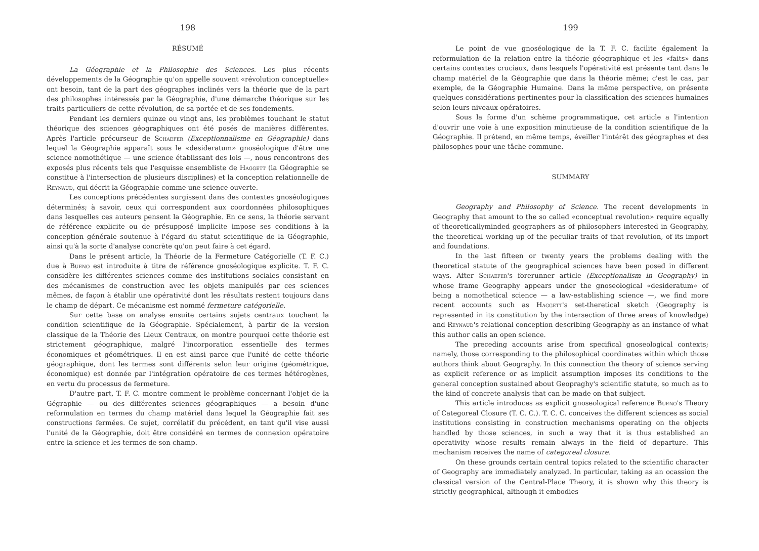198
RÉSUMÉ
La Géographie et la Philosophie des Sciences. Les plus récents développements de la Géographie qu'on appelle souvent «révolution conceptuelle» ont besoin, tant de la part des géographes inclinés vers la théorie que de la part des philosophes intéressés par la Géographie, d'une démarche théorique sur les traits particuliers de cette révolution, de sa portée et de ses fondements.
Pendant les derniers quinze ou vingt ans, les problèmes touchant le statut théorique des sciences géographiques ont été posés de manières différentes. Après l'article précurseur de Schaefer (Exceptionnalisme en Géographie) dans lequel la Géographie apparaît sous le «desideratum» gnoséologique d'être une science nomothétique — une science établissant des lois —, nous rencontrons des exposés plus récents tels que l'esquisse ensembliste de Haggett (la Géographie se constitue à l'intersection de plusieurs disciplines) et la conception relationnelle de Reynaud, qui décrit la Géographie comme une science ouverte.
Les conceptions précédentes surgissent dans des contextes gnoséologiques déterminés; à savoir, ceux qui correspondent aux coordonnées philosophiques dans lesquelles ces auteurs pensent la Géographie. En ce sens, la théorie servant de référence explicite ou de présupposé implicite impose ses conditions à la conception générale soutenue à l'égard du statut scientifique de la Géographie, ainsi qu'à la sorte d'analyse concrète qu'on peut faire à cet égard.
Dans le présent article, la Théorie de la Fermeture Catégorielle (T. F. C.) due à Bueno est introduite à titre de référence gnoséologique explicite. T. F. C. considère les différentes sciences comme des institutions sociales consistant en des mécanismes de construction avec les objets manipulés par ces sciences mêmes, de façon à établir une opérativité dont les résultats restent toujours dans le champ de départ. Ce mécanisme est nommé fermeture catégorielle.
Sur cette base on analyse ensuite certains sujets centraux touchant la condition scientifique de la Géographie. Spécialement, à partir de la version classique de la Théorie des Lieux Centraux, on montre pourquoi cette théorie est strictement géographique, malgré l'incorporation essentielle des termes économiques et géométriques. Il en est ainsi parce que l'unité de cette théorie géographique, dont les termes sont différents selon leur origine (géométrique, économique) est donnée par l'intégration opératoire de ces termes hétérogènes, en vertu du processus de fermeture.
D'autre part, T. F. C. montre comment le problème concernant l'objet de la Gégraphie — ou des différentes sciences géographiques — a besoin d'une reformulation en termes du champ matériel dans lequel la Géographie fait ses constructions fermées. Ce sujet, corrélatif du précédent, en tant qu'il vise aussi l'unité de la Géographie, doit être considéré en termes de connexion opératoire entre la science et les termes de son champ.
199
Le point de vue gnoséologique de la T. F. C. facilite également la reformulation de la relation entre la théorie géographique et les «faits» dans certains contextes cruciaux, dans lesquels l'opérativité est présente tant dans le champ matériel de la Géographie que dans la théorie même; c'est le cas, par exemple, de la Géographie Humaine. Dans la même perspective, on présente quelques considérations pertinentes pour la classification des sciences humaines selon leurs niveaux opératoires.
Sous la forme d'un schème programmatique, cet article a l'intention d'ouvrir une voie à une exposition minutieuse de la condition scientifique de la Géographie. Il prétend, en même temps, éveiller l'intérêt des géographes et des philosophes pour une tâche commune.
SUMMARY
Geography and Philosophy of Science. The recent developments in Geography that amount to the so called «conceptual revolution» require equally of theoreticallyminded geographers as of philosophers interested in Geography, the theoretical working up of the peculiar traits of that revolution, of its import and foundations.
In the last fifteen or twenty years the problems dealing with the theoretical statute of the geographical sciences have been posed in different ways. After Schaefer's forerunner article (Exceptionalism in Geography) in whose frame Geography appears under the gnoseological «desideratum» of being a nomothetical science — a law-establishing science —, we find more recent accounts such as Haggett's set-theretical sketch (Geography is represented in its constitution by the intersection of three areas of knowledge) and Reynaud's relational conception describing Geography as an instance of what this author calls an open science.
The preceding accounts arise from specifical gnoseological contexts; namely, those corresponding to the philosophical coordinates within which those authors think about Geography. In this connection the theory of science serving as explicit reference or as implicit assumption imposes its conditions to the general conception sustained about Geopraghy's scientific statute, so much as to the kind of concrete analysis that can be made on that subject.
This article introduces as explicit gnoseological reference Bueno's Theory of Categoreal Closure (T. C. C.). T. C. C. conceives the different sciences as social institutions consisting in construction mechanisms operating on the objects handled by those sciences, in such a way that it is thus established an operativity whose results remain always in the field of departure. This mechanism receives the name of categoreal closure.
On these grounds certain central topics related to the scientific character of Geography are immediately analyzed. In particular, taking as an ocassion the classical version of the Central-Place Theory, it is shown why this theory is strictly geographical, although it embodies